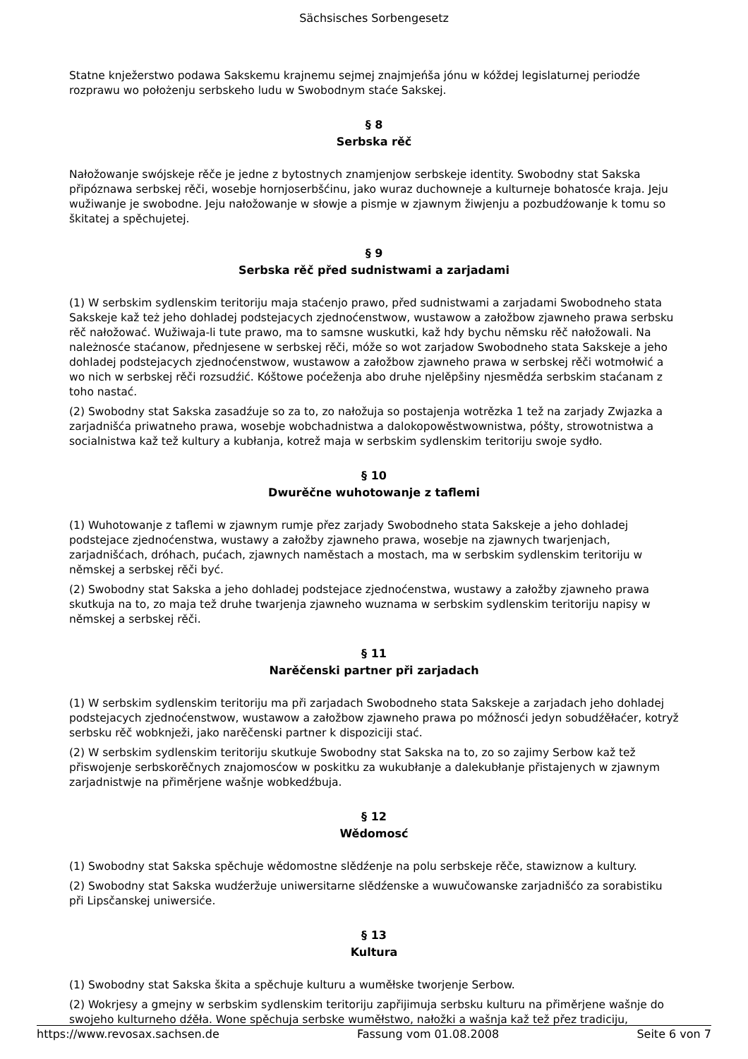Sächsisches Sorbengesetz
Statne knježerstwo podawa Sakskemu krajnemu sejmej znajmjeńša jónu w kóždej legislaturnej periodźe rozprawu wo położenju serbskeho ludu w Swobodnym staće Sakskej.
§ 8
Serbska rěč
Nałožowanje swójskeje rěče je jedne z bytostnych znamjenjow serbskeje identity. Swobodny stat Sakska připóznawa serbskej rěči, wosebje hornjoserbšćinu, jako wuraz duchowneje a kulturneje bohatosće kraja. Jeju wužiwanje je swobodne. Jeju nałožowanje w słowje a pismje w zjawnym žiwjenju a pozbudźowanje k tomu so škitatej a spěchujetej.
§ 9
Serbska rěč před sudnistwami a zarjadami
(1) W serbskim sydlenskim teritoriju maja staćenjo prawo, před sudnistwami a zarjadami Swobodneho stata Sakskeje kaž też jeho dohladej podstejacych zjednoćenstwow, wustawow a załožbow zjawneho prawa serbsku rěč nałožować. Wužiwaja-li tute prawo, ma to samsne wuskutki, kaž hdy bychu němsku rěč nałožowali. Na należnosće staćanow, přednjesene w serbskej rěči, móže so wot zarjadow Swobodneho stata Sakskeje a jeho dohladej podstejacych zjednoćenstwow, wustawow a załožbow zjawneho prawa w serbskej rěči wotmołwić a wo nich w serbskej rěči rozsudźić. Kóštowe poćeženja abo druhe njelěpšiny njesmědźa serbskim staćanam z toho nastać.
(2) Swobodny stat Sakska zasadźuje so za to, zo nałožuja so postajenja wotrězka 1 tež na zarjady Zwjazka a zarjadnišća priwatneho prawa, wosebje wobchadnistwa a dalokopowěstwownistwa, póšty, strowotnistwa a socialnistwa kaž tež kultury a kubłanja, kotrež maja w serbskim sydlenskim teritoriju swoje sydło.
§ 10
Dwurěčne wuhotowanje z taflemi
(1) Wuhotowanje z taflemi w zjawnym rumje přez zarjady Swobodneho stata Sakskeje a jeho dohladej podstejace zjednoćenstwa, wustawy a załožby zjawneho prawa, wosebje na zjawnych twarjenjach, zarjadnišćach, dróhach, pućach, zjawnych naměstach a mostach, ma w serbskim sydlenskim teritoriju w němskej a serbskej rěči być.
(2) Swobodny stat Sakska a jeho dohladej podstejace zjednoćenstwa, wustawy a załožby zjawneho prawa skutkuja na to, zo maja tež druhe twarjenja zjawneho wuznama w serbskim sydlenskim teritoriju napisy w němskej a serbskej rěči.
§ 11
Narěčenski partner při zarjadach
(1) W serbskim sydlenskim teritoriju ma při zarjadach Swobodneho stata Sakskeje a zarjadach jeho dohladej podstejacych zjednoćenstwow, wustawow a załožbow zjawneho prawa po móžnosći jedyn sobudźěłaćer, kotryž serbsku rěč wobknježi, jako narěčenski partner k dispoziciji stać.
(2) W serbskim sydlenskim teritoriju skutkuje Swobodny stat Sakska na to, zo so zajimy Serbow kaž tež přiswojenje serbskorěčnych znajomosćow w poskitku za wukubłanje a dalekubłanje přistajenych w zjawnym zarjadnistwje na přiměrjene wašnje wobkedźbuja.
§ 12
Wědomosć
(1) Swobodny stat Sakska spěchuje wědomostne slědźenje na polu serbskeje rěče, stawiznow a kultury.
(2) Swobodny stat Sakska wudźeržuje uniwersitarne slědźenske a wuwučowanske zarjadnišćo za sorabistiku při Lipsčanskej uniwersiće.
§ 13
Kultura
(1) Swobodny stat Sakska škita a spěchuje kulturu a wuměłske tworjenje Serbow.
(2) Wokrjesy a gmejny w serbskim sydlenskim teritoriju zapřijimuja serbsku kulturu na přiměrjene wašnje do swojeho kulturneho dźěła. Wone spěchuja serbske wuměłstwo, nałožki a wašnja kaž tež přez tradiciju,
https://www.revosax.sachsen.de Fassung vom 01.08.2008 Seite 6 von 7